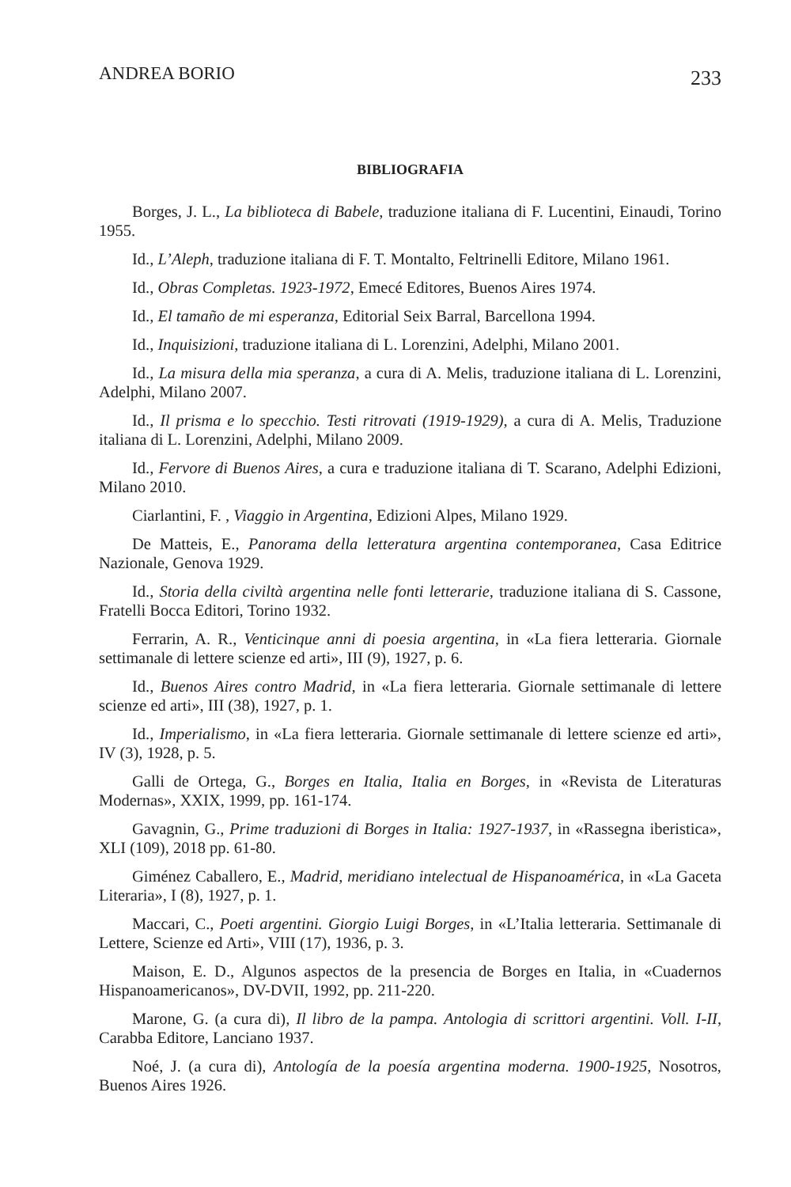ANDREA BORIO 233
BIBLIOGRAFIA
Borges, J. L., La biblioteca di Babele, traduzione italiana di F. Lucentini, Einaudi, Torino 1955.
Id., L’Aleph, traduzione italiana di F. T. Montalto, Feltrinelli Editore, Milano 1961.
Id., Obras Completas. 1923-1972, Emecé Editores, Buenos Aires 1974.
Id., El tamaño de mi esperanza, Editorial Seix Barral, Barcellona 1994.
Id., Inquisizioni, traduzione italiana di L. Lorenzini, Adelphi, Milano 2001.
Id., La misura della mia speranza, a cura di A. Melis, traduzione italiana di L. Lorenzini, Adelphi, Milano 2007.
Id., Il prisma e lo specchio. Testi ritrovati (1919-1929), a cura di A. Melis, Traduzione italiana di L. Lorenzini, Adelphi, Milano 2009.
Id., Fervore di Buenos Aires, a cura e traduzione italiana di T. Scarano, Adelphi Edizioni, Milano 2010.
Ciarlantini, F. , Viaggio in Argentina, Edizioni Alpes, Milano 1929.
De Matteis, E., Panorama della letteratura argentina contemporanea, Casa Editrice Nazionale, Genova 1929.
Id., Storia della civiltà argentina nelle fonti letterarie, traduzione italiana di S. Cassone, Fratelli Bocca Editori, Torino 1932.
Ferrarin, A. R., Venticinque anni di poesia argentina, in «La fiera letteraria. Giornale settimanale di lettere scienze ed arti», III (9), 1927, p. 6.
Id., Buenos Aires contro Madrid, in «La fiera letteraria. Giornale settimanale di lettere scienze ed arti», III (38), 1927, p. 1.
Id., Imperialismo, in «La fiera letteraria. Giornale settimanale di lettere scienze ed arti», IV (3), 1928, p. 5.
Galli de Ortega, G., Borges en Italia, Italia en Borges, in «Revista de Literaturas Modernas», XXIX, 1999, pp. 161-174.
Gavagnin, G., Prime traduzioni di Borges in Italia: 1927-1937, in «Rassegna iberistica», XLI (109), 2018 pp. 61-80.
Giménez Caballero, E., Madrid, meridiano intelectual de Hispanoamérica, in «La Gaceta Literaria», I (8), 1927, p. 1.
Maccari, C., Poeti argentini. Giorgio Luigi Borges, in «L’Italia letteraria. Settimanale di Lettere, Scienze ed Arti», VIII (17), 1936, p. 3.
Maison, E. D., Algunos aspectos de la presencia de Borges en Italia, in «Cuadernos Hispanoamericanos», DV-DVII, 1992, pp. 211-220.
Marone, G. (a cura di), Il libro de la pampa. Antologia di scrittori argentini. Voll. I-II, Carabba Editore, Lanciano 1937.
Noé, J. (a cura di), Antología de la poesía argentina moderna. 1900-1925, Nosotros, Buenos Aires 1926.